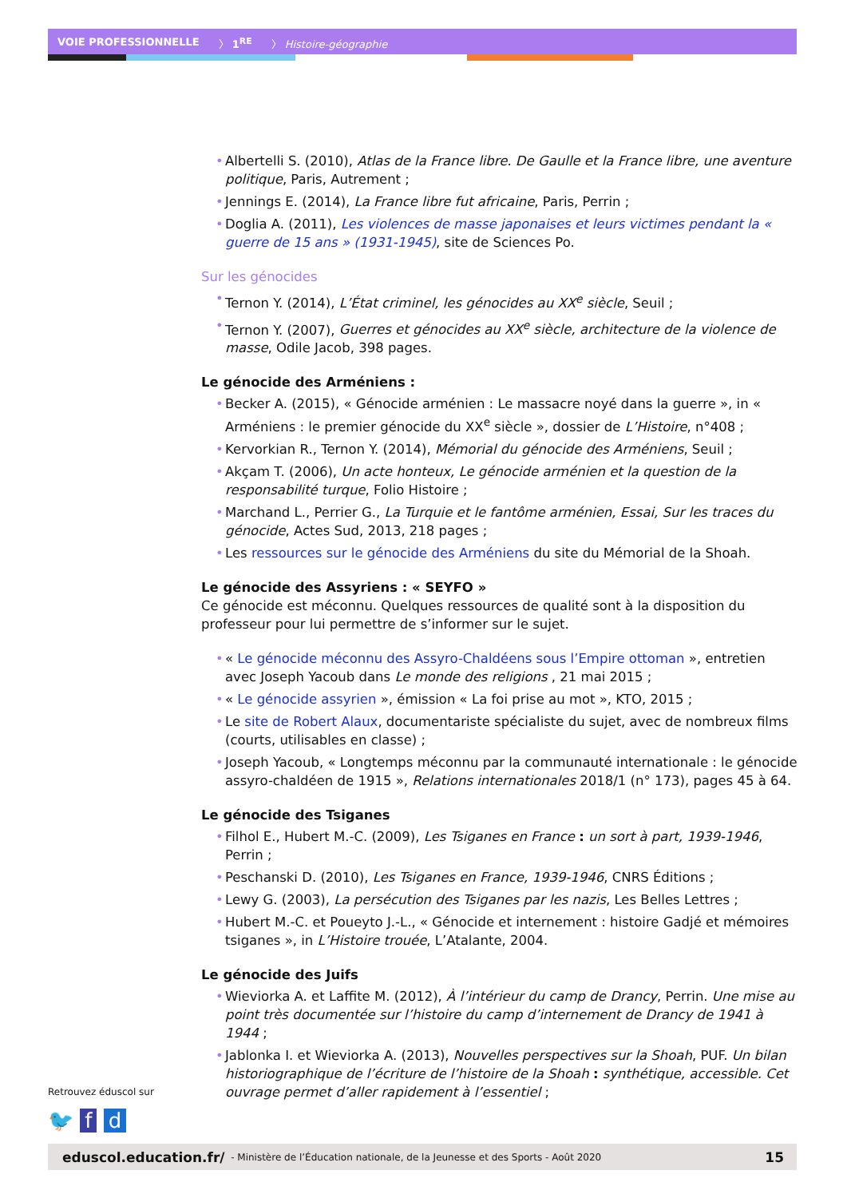VOIE PROFESSIONNELLE 〉 1<sup>RE</sup> 〉 Histoire-géographie
• Albertelli S. (2010), Atlas de la France libre. De Gaulle et la France libre, une aventure politique, Paris, Autrement ;
• Jennings E. (2014), La France libre fut africaine, Paris, Perrin ;
• Doglia A. (2011), Les violences de masse japonaises et leurs victimes pendant la « guerre de 15 ans » (1931-1945), site de Sciences Po.
Sur les génocides
• Ternon Y. (2014), L’État criminel, les génocides au XX<sup>e</sup> siècle, Seuil ;
• Ternon Y. (2007), Guerres et génocides au XX<sup>e</sup> siècle, architecture de la violence de masse, Odile Jacob, 398 pages.
Le génocide des Arméniens :
• Becker A. (2015), « Génocide arménien : Le massacre noyé dans la guerre », in « Arméniens : le premier génocide du XX<sup>e</sup> siècle », dossier de L’Histoire, n°408 ;
• Kervorkian R., Ternon Y. (2014), Mémorial du génocide des Arméniens, Seuil ;
• Akçam T. (2006), Un acte honteux, Le génocide arménien et la question de la responsabilité turque, Folio Histoire ;
• Marchand L., Perrier G., La Turquie et le fantôme arménien, Essai, Sur les traces du génocide, Actes Sud, 2013, 218 pages ;
• Les ressources sur le génocide des Arméniens du site du Mémorial de la Shoah.
Le génocide des Assyriens : « SEYFO »
Ce génocide est méconnu. Quelques ressources de qualité sont à la disposition du professeur pour lui permettre de s’informer sur le sujet.
• « Le génocide méconnu des Assyro-Chaldéens sous l’Empire ottoman », entretien avec Joseph Yacoub dans Le monde des religions , 21 mai 2015 ;
• « Le génocide assyrien », émission « La foi prise au mot », KTO, 2015 ;
• Le site de Robert Alaux, documentariste spécialiste du sujet, avec de nombreux films (courts, utilisables en classe) ;
• Joseph Yacoub, « Longtemps méconnu par la communauté internationale : le génocide assyro-chaldéen de 1915 », Relations internationales 2018/1 (n° 173), pages 45 à 64.
Le génocide des Tsiganes
• Filhol E., Hubert M.-C. (2009), Les Tsiganes en France : un sort à part, 1939-1946, Perrin ;
• Peschanski D. (2010), Les Tsiganes en France, 1939-1946, CNRS Éditions ;
• Lewy G. (2003), La persécution des Tsiganes par les nazis, Les Belles Lettres ;
• Hubert M.-C. et Poueyto J.-L., « Génocide et internement : histoire Gadjé et mémoires tsiganes », in L’Histoire trouée, L’Atalante, 2004.
Le génocide des Juifs
• Wieviorka A. et Laffite M. (2012), À l’intérieur du camp de Drancy, Perrin. Une mise au point très documentée sur l’histoire du camp d’internement de Drancy de 1941 à 1944 ;
• Jablonka I. et Wieviorka A. (2013), Nouvelles perspectives sur la Shoah, PUF. Un bilan historiographique de l’écriture de l’histoire de la Shoah : synthétique, accessible. Cet ouvrage permet d’aller rapidement à l’essentiel ;
Retrouvez éduscol sur
🐦 f d
eduscol.education.fr/ - Ministère de l’Éducation nationale, de la Jeunesse et des Sports - Août 2020 15